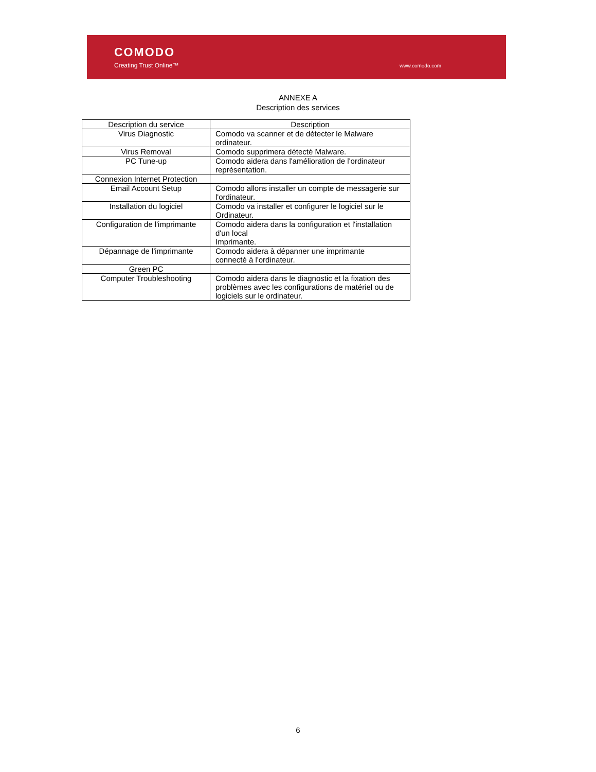COMODO
Creating Trust Online™ www.comodo.com
ANNEXE A
Description des services
| Description du service | Description |
| --- | --- |
| Virus Diagnostic | Comodo va scanner et de détecter le Malware ordinateur. |
| Virus Removal | Comodo supprimera détecté Malware. |
| PC Tune-up | Comodo aidera dans l'amélioration de l'ordinateur représentation. |
| Connexion Internet Protection | |
| Email Account Setup | Comodo allons installer un compte de messagerie sur l'ordinateur. |
| Installation du logiciel | Comodo va installer et configurer le logiciel sur le Ordinateur. |
| Configuration de l'imprimante | Comodo aidera dans la configuration et l'installation d'un local Imprimante. |
| Dépannage de l'imprimante | Comodo aidera à dépanner une imprimante connecté à l'ordinateur. |
| Green PC | |
| Computer Troubleshooting | Comodo aidera dans le diagnostic et la fixation des problèmes avec les configurations de matériel ou de logiciels sur le ordinateur. |
6